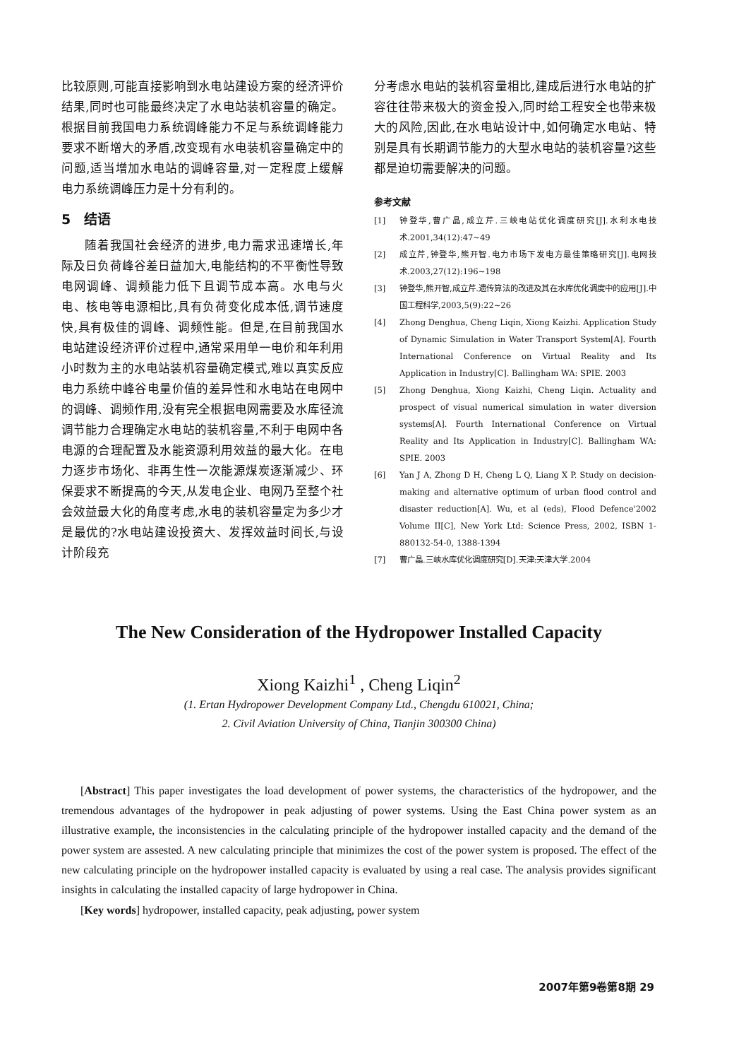比较原则,可能直接影响到水电站建设方案的经济评价结果,同时也可能最终决定了水电站装机容量的确定。根据目前我国电力系统调峰能力不足与系统调峰能力要求不断增大的矛盾,改变现有水电装机容量确定中的问题,适当增加水电站的调峰容量,对一定程度上缓解电力系统调峰压力是十分有利的。
5　结语
随着我国社会经济的进步,电力需求迅速增长,年际及日负荷峰谷差日益加大,电能结构的不平衡性导致电网调峰、调频能力低下且调节成本高。水电与火电、核电等电源相比,具有负荷变化成本低,调节速度快,具有极佳的调峰、调频性能。但是,在目前我国水电站建设经济评价过程中,通常采用单一电价和年利用小时数为主的水电站装机容量确定模式,难以真实反应电力系统中峰谷电量价值的差异性和水电站在电网中的调峰、调频作用,没有完全根据电网需要及水库径流调节能力合理确定水电站的装机容量,不利于电网中各电源的合理配置及水能资源利用效益的最大化。在电力逐步市场化、非再生性一次能源煤炭逐渐减少、环保要求不断提高的今天,从发电企业、电网乃至整个社会效益最大化的角度考虑,水电的装机容量定为多少才是最优的?水电站建设投资大、发挥效益时间长,与设计阶段充
分考虑水电站的装机容量相比,建成后进行水电站的扩容往往带来极大的资金投入,同时给工程安全也带来极大的风险,因此,在水电站设计中,如何确定水电站、特别是具有长期调节能力的大型水电站的装机容量?这些都是迫切需要解决的问题。
参考文献
[1] 钟登华,曹广晶,成立芹.三峡电站优化调度研究[J].水利水电技术.2001,34(12):47~49
[2] 成立芹,钟登华,熊开智.电力市场下发电方最佳策略研究[J].电网技术.2003,27(12):196~198
[3] 钟登华,熊开智,成立芹.遗传算法的改进及其在水库优化调度中的应用[J].中国工程科学,2003,5(9):22~26
[4] Zhong Denghua, Cheng Liqin, Xiong Kaizhi. Application Study of Dynamic Simulation in Water Transport System[A]. Fourth International Conference on Virtual Reality and Its Application in Industry[C]. Ballingham WA: SPIE. 2003
[5] Zhong Denghua, Xiong Kaizhi, Cheng Liqin. Actuality and prospect of visual numerical simulation in water diversion systems[A]. Fourth International Conference on Virtual Reality and Its Application in Industry[C]. Ballingham WA: SPIE. 2003
[6] Yan J A, Zhong D H, Cheng L Q, Liang X P. Study on decision-making and alternative optimum of urban flood control and disaster reduction[A]. Wu, et al (eds), Flood Defence'2002 Volume II[C], New York Ltd: Science Press, 2002, ISBN 1-880132-54-0, 1388-1394
[7] 曹广晶.三峡水库优化调度研究[D].天津:天津大学.2004
The New Consideration of the Hydropower Installed Capacity
Xiong Kaizhi<sup>1</sup> , Cheng Liqin<sup>2</sup>
(1. Ertan Hydropower Development Company Ltd., Chengdu 610021, China;
2. Civil Aviation University of China, Tianjin 300300 China)
[Abstract] This paper investigates the load development of power systems, the characteristics of the hydropower, and the tremendous advantages of the hydropower in peak adjusting of power systems. Using the East China power system as an illustrative example, the inconsistencies in the calculating principle of the hydropower installed capacity and the demand of the power system are assested. A new calculating principle that minimizes the cost of the power system is proposed. The effect of the new calculating principle on the hydropower installed capacity is evaluated by using a real case. The analysis provides significant insights in calculating the installed capacity of large hydropower in China.
[Key words] hydropower, installed capacity, peak adjusting, power system
2007年第9卷第8期 29